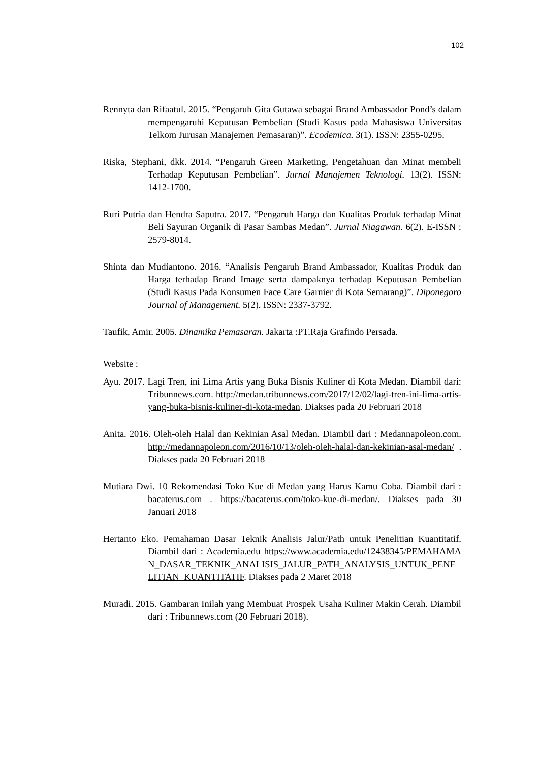102
Rennyta dan Rifaatul. 2015. “Pengaruh Gita Gutawa sebagai Brand Ambassador Pond’s dalam mempengaruhi Keputusan Pembelian (Studi Kasus pada Mahasiswa Universitas Telkom Jurusan Manajemen Pemasaran)”. Ecodemica. 3(1). ISSN: 2355-0295.
Riska, Stephani, dkk. 2014. “Pengaruh Green Marketing, Pengetahuan dan Minat membeli Terhadap Keputusan Pembelian”. Jurnal Manajemen Teknologi. 13(2). ISSN: 1412-1700.
Ruri Putria dan Hendra Saputra. 2017. “Pengaruh Harga dan Kualitas Produk terhadap Minat Beli Sayuran Organik di Pasar Sambas Medan”. Jurnal Niagawan. 6(2). E-ISSN : 2579-8014.
Shinta dan Mudiantono. 2016. “Analisis Pengaruh Brand Ambassador, Kualitas Produk dan Harga terhadap Brand Image serta dampaknya terhadap Keputusan Pembelian (Studi Kasus Pada Konsumen Face Care Garnier di Kota Semarang)”. Diponegoro Journal of Management. 5(2). ISSN: 2337-3792.
Taufik, Amir. 2005. Dinamika Pemasaran. Jakarta :PT.Raja Grafindo Persada.
Website :
Ayu. 2017. Lagi Tren, ini Lima Artis yang Buka Bisnis Kuliner di Kota Medan. Diambil dari: Tribunnews.com. http://medan.tribunnews.com/2017/12/02/lagi-tren-ini-lima-artis-yang-buka-bisnis-kuliner-di-kota-medan. Diakses pada 20 Februari 2018
Anita. 2016. Oleh-oleh Halal dan Kekinian Asal Medan. Diambil dari : Medannapoleon.com. http://medannapoleon.com/2016/10/13/oleh-oleh-halal-dan-kekinian-asal-medan/ . Diakses pada 20 Februari 2018
Mutiara Dwi. 10 Rekomendasi Toko Kue di Medan yang Harus Kamu Coba. Diambil dari : bacaterus.com . https://bacaterus.com/toko-kue-di-medan/. Diakses pada 30 Januari 2018
Hertanto Eko. Pemahaman Dasar Teknik Analisis Jalur/Path untuk Penelitian Kuantitatif. Diambil dari : Academia.edu https://www.academia.edu/12438345/PEMAHAMAN_DASAR_TEKNIK_ANALISIS_JALUR_PATH_ANALYSIS_UNTUK_PENELITIAN_KUANTITATIF. Diakses pada 2 Maret 2018
Muradi. 2015. Gambaran Inilah yang Membuat Prospek Usaha Kuliner Makin Cerah. Diambil dari : Tribunnews.com (20 Februari 2018).